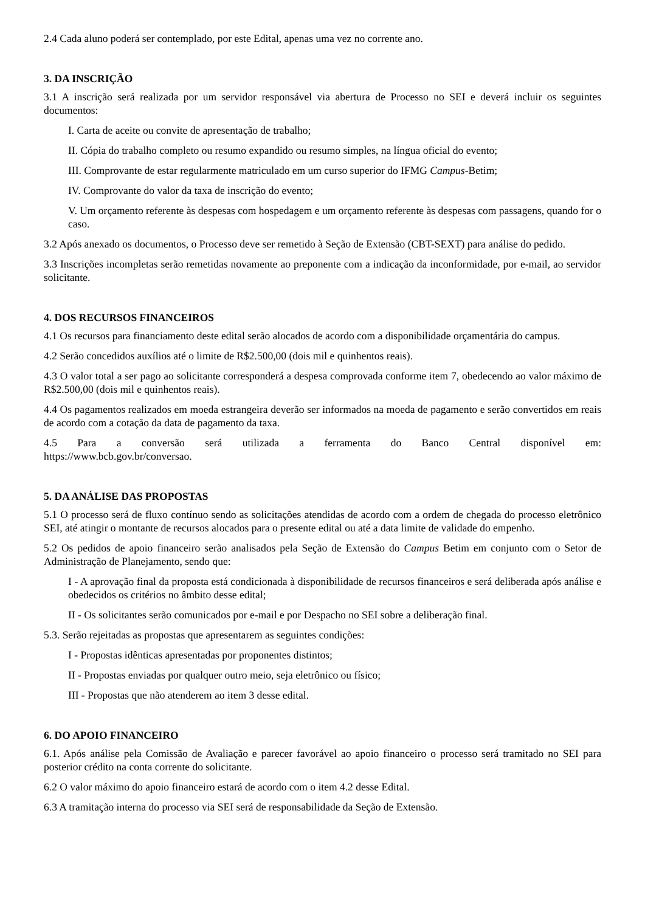2.4 Cada aluno poderá ser contemplado, por este Edital, apenas uma vez no corrente ano.
3. DA INSCRIÇÃO
3.1 A inscrição será realizada por um servidor responsável via abertura de Processo no SEI e deverá incluir os seguintes documentos:
I. Carta de aceite ou convite de apresentação de trabalho;
II. Cópia do trabalho completo ou resumo expandido ou resumo simples, na língua oficial do evento;
III. Comprovante de estar regularmente matriculado em um curso superior do IFMG Campus-Betim;
IV. Comprovante do valor da taxa de inscrição do evento;
V. Um orçamento referente às despesas com hospedagem e um orçamento referente às despesas com passagens, quando for o caso.
3.2 Após anexado os documentos, o Processo deve ser remetido à Seção de Extensão (CBT-SEXT) para análise do pedido.
3.3 Inscrições incompletas serão remetidas novamente ao preponente com a indicação da inconformidade, por e-mail, ao servidor solicitante.
4. DOS RECURSOS FINANCEIROS
4.1 Os recursos para financiamento deste edital serão alocados de acordo com a disponibilidade orçamentária do campus.
4.2 Serão concedidos auxílios até o limite de R$2.500,00 (dois mil e quinhentos reais).
4.3 O valor total a ser pago ao solicitante corresponderá a despesa comprovada conforme item 7, obedecendo ao valor máximo de R$2.500,00 (dois mil e quinhentos reais).
4.4 Os pagamentos realizados em moeda estrangeira deverão ser informados na moeda de pagamento e serão convertidos em reais de acordo com a cotação da data de pagamento da taxa.
4.5 Para a conversão será utilizada a ferramenta do Banco Central disponível em:
https://www.bcb.gov.br/conversao.
5. DA ANÁLISE DAS PROPOSTAS
5.1 O processo será de fluxo contínuo sendo as solicitações atendidas de acordo com a ordem de chegada do processo eletrônico SEI, até atingir o montante de recursos alocados para o presente edital ou até a data limite de validade do empenho.
5.2 Os pedidos de apoio financeiro serão analisados pela Seção de Extensão do Campus Betim em conjunto com o Setor de Administração de Planejamento, sendo que:
I - A aprovação final da proposta está condicionada à disponibilidade de recursos financeiros e será deliberada após análise e obedecidos os critérios no âmbito desse edital;
II - Os solicitantes serão comunicados por e-mail e por Despacho no SEI sobre a deliberação final.
5.3. Serão rejeitadas as propostas que apresentarem as seguintes condições:
I - Propostas idênticas apresentadas por proponentes distintos;
II - Propostas enviadas por qualquer outro meio, seja eletrônico ou físico;
III - Propostas que não atenderem ao item 3 desse edital.
6. DO APOIO FINANCEIRO
6.1. Após análise pela Comissão de Avaliação e parecer favorável ao apoio financeiro o processo será tramitado no SEI para posterior crédito na conta corrente do solicitante.
6.2 O valor máximo do apoio financeiro estará de acordo com o item 4.2 desse Edital.
6.3 A tramitação interna do processo via SEI será de responsabilidade da Seção de Extensão.